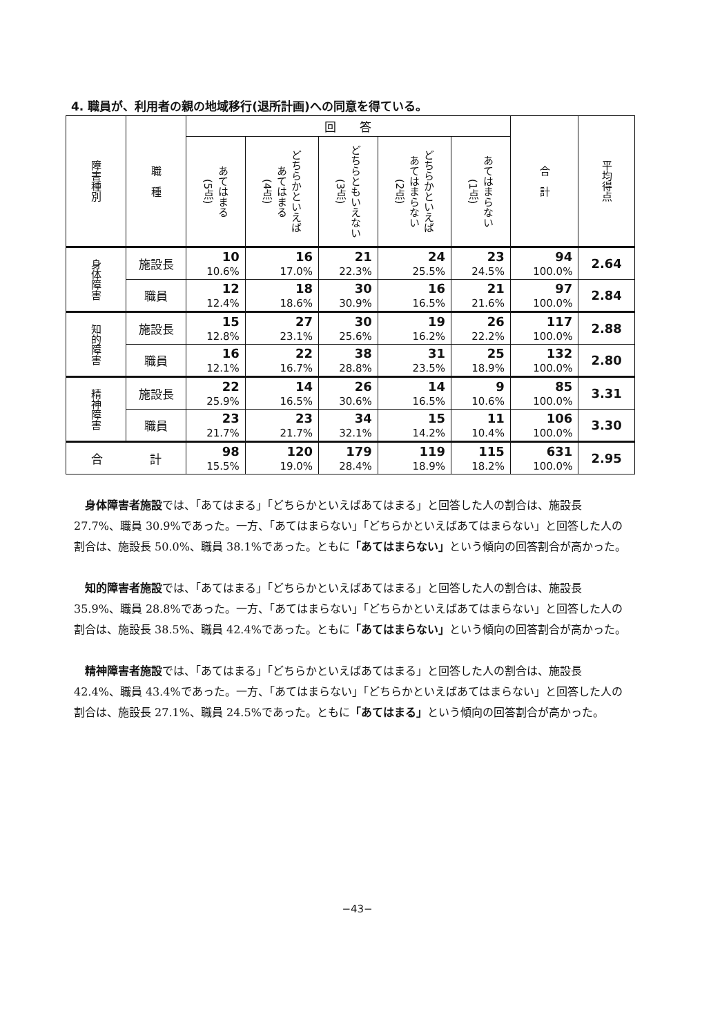4. 職員が、利用者の親の地域移行(退所計画)への同意を得ている。
| 障害種別 | 職 種 | 回 答 | | | | | 合 計 | 平均得点 |
| --- | --- | --- | --- | --- | --- | --- | --- | --- |
| | | あてはまる (5点) | どちらかといえば あてはまる (4点) | どちらともいえない (3点) | どちらかといえば あてはまらない (2点) | あてはまらない (1点) | | |
| 身体障害 | 施設長 | 10 10.6% | 16 17.0% | 21 22.3% | 24 25.5% | 23 24.5% | 94 100.0% | 2.64 |
| | 職員 | 12 12.4% | 18 18.6% | 30 30.9% | 16 16.5% | 21 21.6% | 97 100.0% | 2.84 |
| 知的障害 | 施設長 | 15 12.8% | 27 23.1% | 30 25.6% | 19 16.2% | 26 22.2% | 117 100.0% | 2.88 |
| | 職員 | 16 12.1% | 22 16.7% | 38 28.8% | 31 23.5% | 25 18.9% | 132 100.0% | 2.80 |
| 精神障害 | 施設長 | 22 25.9% | 14 16.5% | 26 30.6% | 14 16.5% | 9 10.6% | 85 100.0% | 3.31 |
| | 職員 | 23 21.7% | 23 21.7% | 34 32.1% | 15 14.2% | 11 10.4% | 106 100.0% | 3.30 |
| 合 計 | | 98 15.5% | 120 19.0% | 179 28.4% | 119 18.9% | 115 18.2% | 631 100.0% | 2.95 |
身体障害者施設では、「あてはまる」「どちらかといえばあてはまる」と回答した人の割合は、施設長 27.7%、職員 30.9%であった。一方、「あてはまらない」「どちらかといえばあてはまらない」と回答した人の割合は、施設長 50.0%、職員 38.1%であった。ともに「あてはまらない」という傾向の回答割合が高かった。
知的障害者施設では、「あてはまる」「どちらかといえばあてはまる」と回答した人の割合は、施設長 35.9%、職員 28.8%であった。一方、「あてはまらない」「どちらかといえばあてはまらない」と回答した人の割合は、施設長 38.5%、職員 42.4%であった。ともに「あてはまらない」という傾向の回答割合が高かった。
精神障害者施設では、「あてはまる」「どちらかといえばあてはまる」と回答した人の割合は、施設長 42.4%、職員 43.4%であった。一方、「あてはまらない」「どちらかといえばあてはまらない」と回答した人の割合は、施設長 27.1%、職員 24.5%であった。ともに「あてはまる」という傾向の回答割合が高かった。
−43−